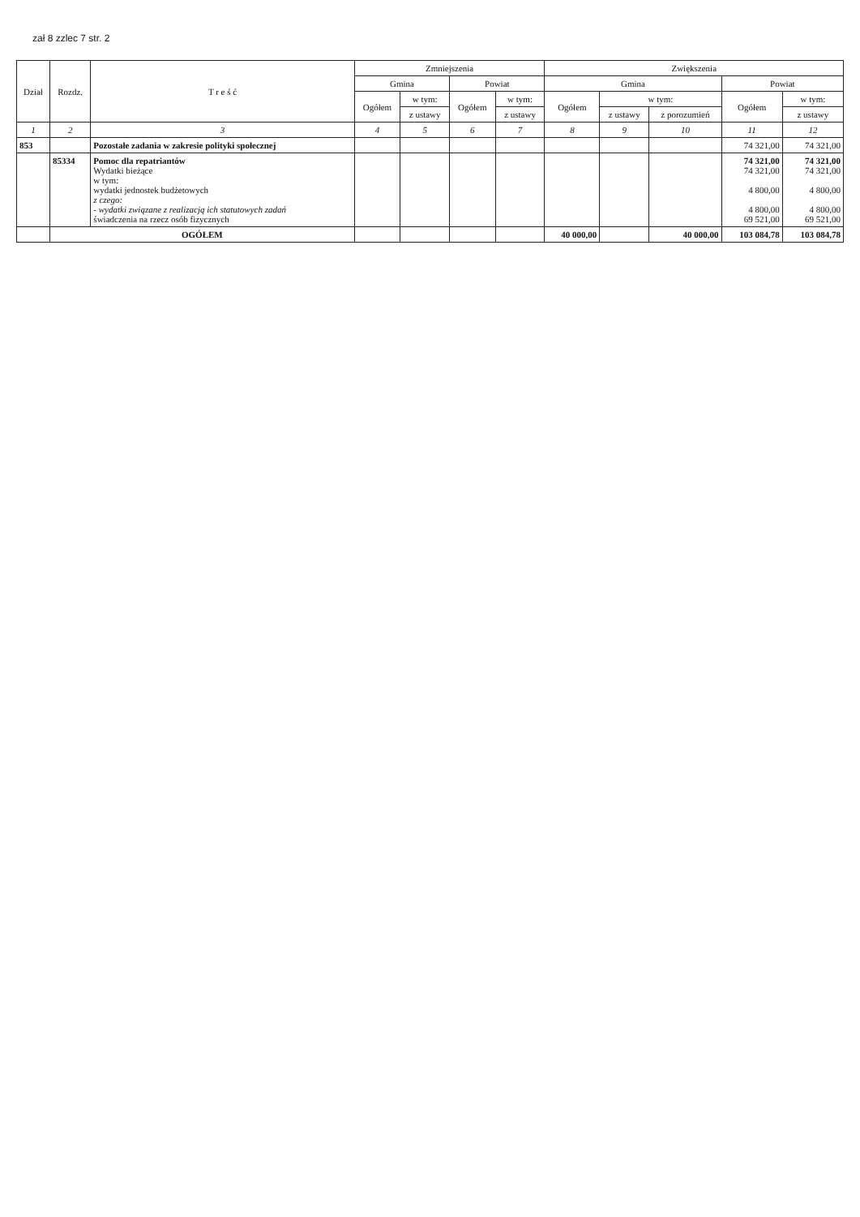zał 8 zzlec 7 str. 2
| Dział | Rozdz. | T r e ś ć | Zmniejszenia | | | | Zwiększenia | | | | |
| --- | --- | --- | --- | --- | --- | --- | --- | --- | --- | --- | --- |
| | | | Gmina | | Powiat | | Gmina | | | Powiat | |
| | | | Ogółem | w tym: | Ogółem | w tym: | Ogółem | w tym: | | Ogółem | w tym: |
| | | | | z ustawy | | z ustawy | | z ustawy | z porozumień | | z ustawy |
| 1 | 2 | 3 | 4 | 5 | 6 | 7 | 8 | 9 | 10 | 11 | 12 |
| 853 | | Pozostałe zadania w zakresie polityki społecznej | | | | | | | | 74 321,00 | 74 321,00 |
| | 85334 | Pomoc dla repatriantów Wydatki bieżące w tym: wydatki jednostek budżetowych z czego: - wydatki związane z realizacją ich statutowych zadań świadczenia na rzecz osób fizycznych | | | | | | | | 74 321,00 74 321,00 4 800,00 4 800,00 69 521,00 | 74 321,00 74 321,00 4 800,00 4 800,00 69 521,00 |
| | OGÓŁEM | | | | | | 40 000,00 | | 40 000,00 | 103 084,78 | 103 084,78 |